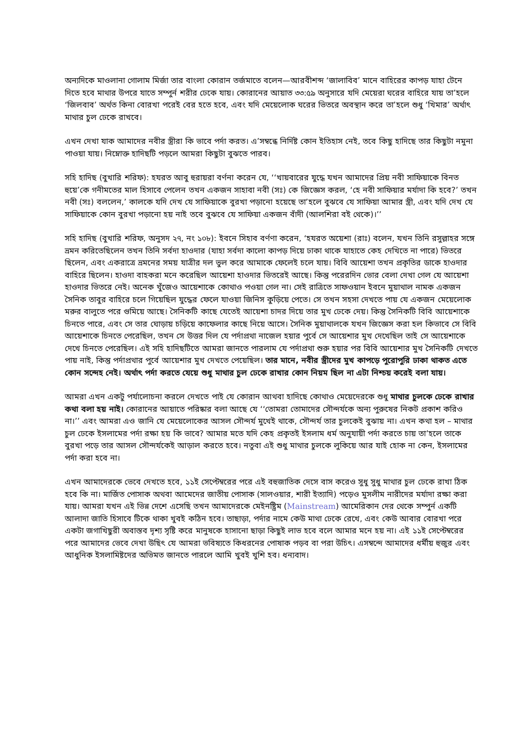অন্যদিকে মাওলানা গোলাম মির্জা তার বাংলা কোরান তর্জমাতে বলেন—আরবীশব্দ ‘জালাবিব’ মানে বাহিরের কাপড় যাহা টেনে দিতে হবে মাথার উপরে যাতে সম্পুর্ন শরীর ঢেকে যায়। কোরানের আয়াত ৩৩:৫৯ অনুসারে যদি মেয়েরা ঘরের বাহিরে যায় তা’হলে ‘জিলবাব’ অর্থত কিনা বোরখা পরেই বের হতে হবে, এবং যদি মেয়েলোক ঘরের ভিতরে অবস্থান করে তা’হলে শুধু ‘খিমার’ অর্থাৎ মাথার চুল ঢেকে রাখবে।
এখন দেখা যাক আমাদের নবীর স্ত্রীরা কি ভাবে পর্দা করত। এ’সম্বন্ধে নির্দিষ্ট কোন ইতিহাস নেই, তবে কিছু হাদিছে তার কিছুটা নমুনা পাওয়া যায়। নিম্নোক্ত হাদিছটি পড়লে আমরা কিছুটা বুঝতে পারব।
সহি হাদিছ (বুখারি শরিফ): হযরত আবু হুরায়রা বর্ণনা করেন যে, ‘‘খায়বারের যুদ্ধে যখন আমাদের প্রিয় নবী সাফিয়াকে বিনত হুয়ে’কে গনীমতের মাল হিসাবে পেলেন তখন একজন সাহাবা নবী (সঃ) কে জিজ্ঞেস করল, ‘হে নবী সাফিয়ার মর্যাদা কি হবে?’ তখন নবী (সঃ) বললেন,’ কালকে যদি দেখ যে সাফিয়াকে বুরখা পড়ানো হয়েছে তা’হলে বুঝবে যে সাফিয়া আমার স্ত্রী, এবং যদি দেখ যে সাফিয়াকে কোন বুরখা পড়ানো হয় নাই তবে বুঝবে যে সাফিয়া একজন বাঁদী (আলশিরা বই থেকে)।’’
সহি হাদিছ (বুখারি শরিফ, অনুসদ ২৭, নং ১০৮): ইবনে সিহাব বর্ণণা করেন, ‘হযরত অয়েশা (রাঃ) বলেন, যখন তিনি রসুল্লাহর সঙ্গে ভ্রমন করিতেছিলেন তখন তিনি সর্বদা হাওদার (যাহা সর্বদা কালো কাপড় দিয়ে ঢাকা থাকে যাহাতে কেহ দেখিতে না পারে) ভিতরে ছিলেন, এবং একরাত্রে ভ্রমনের সময় যাত্রীর দল ভুল করে আমাকে ফেলেই চলে যায়। বিবি আয়েশা তখন প্রকৃতির ডাকে হাওদার বাহিরে ছিলেন। হাওদা বাহকরা মনে করেছিল আয়েশা হাওদার ভিতরেই আছে। কিন্তু পরেরদিন ভোর বেলা দেখা গেল যে আয়েশা হাওদার ভিতরে নেই। অনেক খুঁজেও আয়েশাকে কোথাও পওয়া গেল না। সেই রাত্রিতে সাফওয়ান ইবনে মুয়াথাল নামক একজন সৈনিক তাবুর বাহিরে চলে গিয়েছিল যুদ্ধের ফেলে যাওয়া জিনিস কুড়িয়ে পেতে। সে তখন সহসা দেখতে পায় যে একজন মেয়েলোক মরুর বালুতে পরে গুমিয়ে আছে। সৈনিকটি কাছে যেতেই আয়েশা চাদর দিয়ে তার মুখ ঢেকে দেয়। কিন্তু সৈনিকটি বিবি আয়েশাকে চিনতে পারে, এবং সে তার ঘোড়ায় চড়িয়ে কাফেলার কাছে নিয়ে আসে। সৈনিক মুয়াথালকে যখন জিজ্ঞেস করা হল কিভাবে সে বিবি আয়েশাকে চিনতে পেরেছিল, তখন সে উত্তর দিল যে পর্দাপ্রথা নাজেল হয়ার পুর্বে সে আয়েশার মুখ দেখেছিল তাই সে আয়েশাকে দেখে চিনতে পেরেছিল। এই সহি হাদিছটিতে আমরা জানতে পারলাম যে পর্দাপ্রথা শুরু হয়ার পর বিবি আয়েশার মুখ সৈনিকটি দেখতে পায় নাই, কিন্তু পর্দাপ্রথার পুর্বে আয়েশার মুখ দেখতে পেয়েছিল। তার মানে, নবীর স্ত্রীদের মুখ কাপড়ে পুরোপুরি ঢাকা থাকত এতে কোন সন্দেহ নেই। অর্থাৎ পর্দা করতে যেয়ে শুধু মাথার চুল ঢেকে রাখার কোন নিয়ম ছিল না এটা নিশ্চয় করেই বলা যায়।
আমরা এখন একটু পর্যালোচনা করলে দেখতে পাই যে কোরান আথবা হাদিছে কোথাও মেয়েদেরকে শুধু মাথার চুলকে ঢেকে রাখার কথা বলা হয় নাই। কোরানের আয়াতে পরিষ্কার বলা আছে যে ‘‘তোমরা তোমাদের সৌন্দর্যকে অন্য পুরুষের নিকট প্রকাশ করিও না।’’ এবং আমরা এও জানি যে মেয়েলোকের আসল সৌন্দর্য মুখেই থাকে, সৌন্দর্য তার চুলকেই বুঝায় না। এখন কথা হল – মাথার চুল ঢেকে ইসলামের পর্দা রক্ষা হয় কি ভাবে? আমার মতে যদি কেহ প্রকৃতই ইসলাম ধর্ম অনুযায়ী পর্দা করতে চায় তা’হলে তাকে বুরখা পড়ে তার আসল সৌন্দর্যকেই আড়াল করতে হবে। নতুবা এই শুধু মাথার চুলকে লুকিয়ে আর যাই হোক না কেন, ইসলামের পর্দা করা হবে না।
এখন আমাদেরকে ভেবে দেখতে হবে, ১১ই সেপ্টেম্বরের পরে এই বহুজাতিক দেসে বাস করেও সুধু সুধু মাথার চুল ঢেকে রাখা ঠিক হবে কি না। মার্জিত পোসাক অথবা আমেদের জাতীয় পোসাক (সালওয়ার, শারী ইত্যাদি) পড়েও মুসলীম নারীদের মর্যাদা রক্ষা করা যায়। আমরা যখন এই ভিন্ন দেশে এসেছি তখন আমাদেরকে মেইনষ্ট্রিম (Mainstream) আমেরিকান দের থেকে সম্পুর্ন একটি আলাদা জাতি হিসাবে টিকে থাকা খুবই কঠিন হবে। তাছাড়া, পর্দার নামে কেউ মাথা ঢেকে রেখে, এবং কেউ আবার বোরখা পরে একটা জগাখিছুরী অবাস্তব দৃশ্য সৃষ্টি করে মানুষকে হাসানো ছাড়া কিছুই লাভ হবে বলে আমার মনে হয় না। এই ১১ই সেপ্টেম্বরের পরে আমাদের ভেবে দেখা উছিৎ যে আমরা ভবিষ্যতে কিধরনের পোষাক পড়ব বা পরা উচিৎ। এসম্বন্দে আমাদের ধর্মীয় হুজুর এবং আধুনিক ইসলামিষ্টদের অভিমত জানতে পারলে আমি খুবই খুশি হব। ধন্যবাদ।